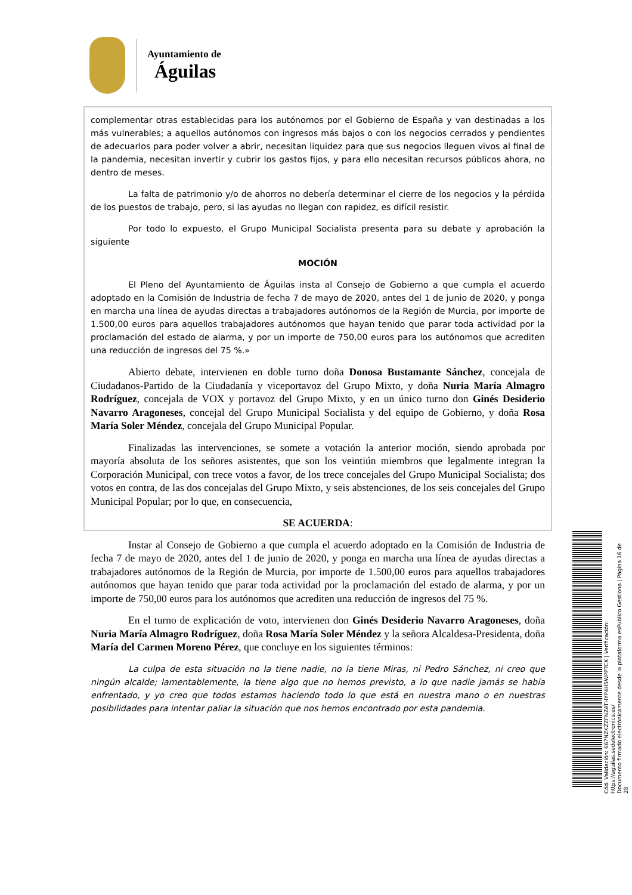Ayuntamiento de
Águilas
complementar otras establecidas para los autónomos por el Gobierno de España y van destinadas a los más vulnerables; a aquellos autónomos con ingresos más bajos o con los negocios cerrados y pendientes de adecuarlos para poder volver a abrir, necesitan liquidez para que sus negocios lleguen vivos al final de la pandemia, necesitan invertir y cubrir los gastos fijos, y para ello necesitan recursos públicos ahora, no dentro de meses.
La falta de patrimonio y/o de ahorros no debería determinar el cierre de los negocios y la pérdida de los puestos de trabajo, pero, si las ayudas no llegan con rapidez, es difícil resistir.
Por todo lo expuesto, el Grupo Municipal Socialista presenta para su debate y aprobación la siguiente
MOCIÓN
El Pleno del Ayuntamiento de Águilas insta al Consejo de Gobierno a que cumpla el acuerdo adoptado en la Comisión de Industria de fecha 7 de mayo de 2020, antes del 1 de junio de 2020, y ponga en marcha una línea de ayudas directas a trabajadores autónomos de la Región de Murcia, por importe de 1.500,00 euros para aquellos trabajadores autónomos que hayan tenido que parar toda actividad por la proclamación del estado de alarma, y por un importe de 750,00 euros para los autónomos que acrediten una reducción de ingresos del 75 %.»
Abierto debate, intervienen en doble turno doña Donosa Bustamante Sánchez, concejala de Ciudadanos-Partido de la Ciudadanía y viceportavoz del Grupo Mixto, y doña Nuria María Almagro Rodríguez, concejala de VOX y portavoz del Grupo Mixto, y en un único turno don Ginés Desiderio Navarro Aragoneses, concejal del Grupo Municipal Socialista y del equipo de Gobierno, y doña Rosa María Soler Méndez, concejala del Grupo Municipal Popular.
Finalizadas las intervenciones, se somete a votación la anterior moción, siendo aprobada por mayoría absoluta de los señores asistentes, que son los veintiún miembros que legalmente integran la Corporación Municipal, con trece votos a favor, de los trece concejales del Grupo Municipal Socialista; dos votos en contra, de las dos concejalas del Grupo Mixto, y seis abstenciones, de los seis concejales del Grupo Municipal Popular; por lo que, en consecuencia,
SE ACUERDA:
Instar al Consejo de Gobierno a que cumpla el acuerdo adoptado en la Comisión de Industria de fecha 7 de mayo de 2020, antes del 1 de junio de 2020, y ponga en marcha una línea de ayudas directas a trabajadores autónomos de la Región de Murcia, por importe de 1.500,00 euros para aquellos trabajadores autónomos que hayan tenido que parar toda actividad por la proclamación del estado de alarma, y por un importe de 750,00 euros para los autónomos que acrediten una reducción de ingresos del 75 %.
En el turno de explicación de voto, intervienen don Ginés Desiderio Navarro Aragoneses, doña Nuria María Almagro Rodríguez, doña Rosa María Soler Méndez y la señora Alcaldesa-Presidenta, doña María del Carmen Moreno Pérez, que concluye en los siguientes términos:
La culpa de esta situación no la tiene nadie, no la tiene Miras, ni Pedro Sánchez, ni creo que ningún alcalde; lamentablemente, la tiene algo que no hemos previsto, a lo que nadie jamás se había enfrentado, y yo creo que todos estamos haciendo todo lo que está en nuestra mano o en nuestras posibilidades para intentar paliar la situación que nos hemos encontrado por esta pandemia.
Cód. Validación: 667NZKZZFNZATHYP4H5WPPTCX | Verificación: https://aguilas.sedelectronica.es/
Documento firmado electrónicamente desde la plataforma esPublico Gestiona | Página 16 de 28